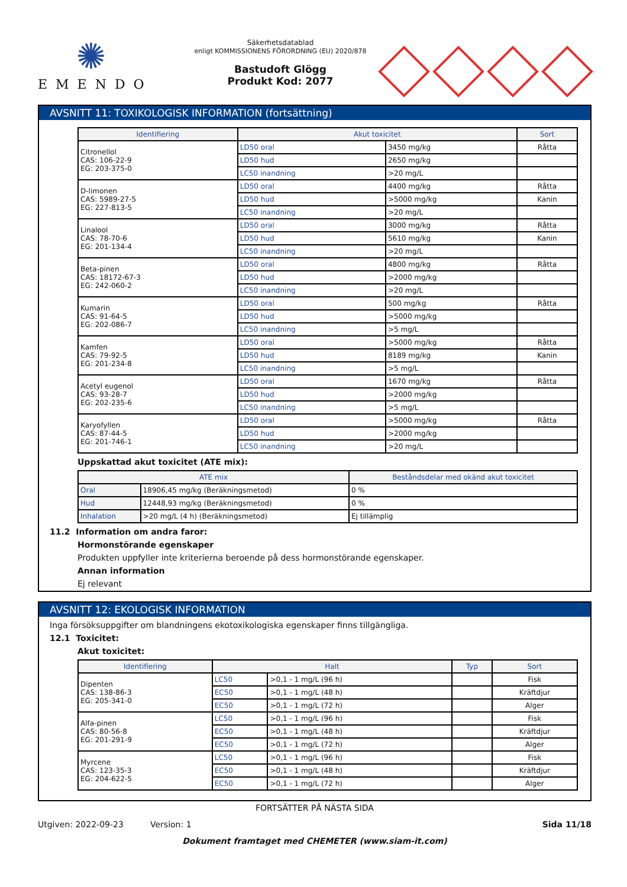✺
EMENDO
Säkerhetsdatablad
enligt KOMMISSIONENS FÖRORDNING (EU) 2020/878
Bastudoft Glögg
Produkt Kod: 2077
AVSNITT 11: TOXIKOLOGISK INFORMATION (fortsättning)
| Identifiering | Akut toxicitet | | Sort |
| --- | --- | --- | --- |
| Citronellol CAS: 106-22-9 EG: 203-375-0 | LD50 oral | 3450 mg/kg | Råtta |
| | LD50 hud | 2650 mg/kg | |
| | LC50 inandning | >20 mg/L | |
| D-limonen CAS: 5989-27-5 EG: 227-813-5 | LD50 oral | 4400 mg/kg | Råtta |
| | LD50 hud | >5000 mg/kg | Kanin |
| | LC50 inandning | >20 mg/L | |
| Linalool CAS: 78-70-6 EG: 201-134-4 | LD50 oral | 3000 mg/kg | Råtta |
| | LD50 hud | 5610 mg/kg | Kanin |
| | LC50 inandning | >20 mg/L | |
| Beta-pinen CAS: 18172-67-3 EG: 242-060-2 | LD50 oral | 4800 mg/kg | Råtta |
| | LD50 hud | >2000 mg/kg | |
| | LC50 inandning | >20 mg/L | |
| Kumarin CAS: 91-64-5 EG: 202-086-7 | LD50 oral | 500 mg/kg | Råtta |
| | LD50 hud | >5000 mg/kg | |
| | LC50 inandning | >5 mg/L | |
| Kamfen CAS: 79-92-5 EG: 201-234-8 | LD50 oral | >5000 mg/kg | Råtta |
| | LD50 hud | 8189 mg/kg | Kanin |
| | LC50 inandning | >5 mg/L | |
| Acetyl eugenol CAS: 93-28-7 EG: 202-235-6 | LD50 oral | 1670 mg/kg | Råtta |
| | LD50 hud | >2000 mg/kg | |
| | LC50 inandning | >5 mg/L | |
| Karyofyllen CAS: 87-44-5 EG: 201-746-1 | LD50 oral | >5000 mg/kg | Råtta |
| | LD50 hud | >2000 mg/kg | |
| | LC50 inandning | >20 mg/L | |
Uppskattad akut toxicitet (ATE mix):
| ATE mix | | Beståndsdelar med okänd akut toxicitet |
| --- | --- | --- |
| Oral | 18906,45 mg/kg (Beräkningsmetod) | 0 % |
| Hud | 12448,93 mg/kg (Beräkningsmetod) | 0 % |
| Inhalation | >20 mg/L (4 h) (Beräkningsmetod) | Ej tillämplig |
11.2 Information om andra faror:
Hormonstörande egenskaper
Produkten uppfyller inte kriterierna beroende på dess hormonstörande egenskaper.
Annan information
Ej relevant
AVSNITT 12: EKOLOGISK INFORMATION
Inga försöksuppgifter om blandningens ekotoxikologiska egenskaper finns tillgängliga.
12.1 Toxicitet:
Akut toxicitet:
| Identifiering | Halt | | Typ | Sort |
| --- | --- | --- | --- | --- |
| Dipenten CAS: 138-86-3 EG: 205-341-0 | LC50 | >0,1 - 1 mg/L (96 h) | | Fisk |
| | EC50 | >0,1 - 1 mg/L (48 h) | | Kräftdjur |
| | EC50 | >0,1 - 1 mg/L (72 h) | | Alger |
| Alfa-pinen CAS: 80-56-8 EG: 201-291-9 | LC50 | >0,1 - 1 mg/L (96 h) | | Fisk |
| | EC50 | >0,1 - 1 mg/L (48 h) | | Kräftdjur |
| | EC50 | >0,1 - 1 mg/L (72 h) | | Alger |
| Myrcene CAS: 123-35-3 EG: 204-622-5 | LC50 | >0,1 - 1 mg/L (96 h) | | Fisk |
| | EC50 | >0,1 - 1 mg/L (48 h) | | Kräftdjur |
| | EC50 | >0,1 - 1 mg/L (72 h) | | Alger |
FORTSÄTTER PÅ NÄSTA SIDA
Utgiven: 2022-09-23 Version: 1 Sida 11/18
Dokument framtaget med CHEMETER (www.siam-it.com)